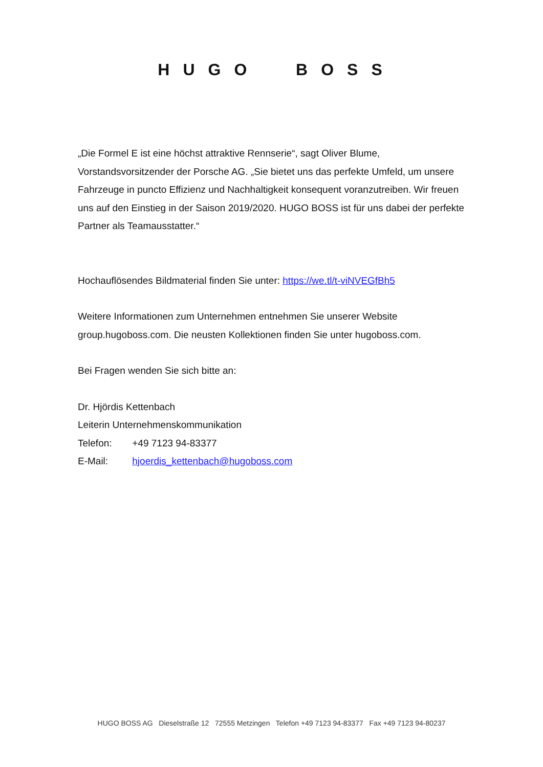HUGO BOSS
„Die Formel E ist eine höchst attraktive Rennserie“, sagt Oliver Blume, Vorstandsvorsitzender der Porsche AG. „Sie bietet uns das perfekte Umfeld, um unsere Fahrzeuge in puncto Effizienz und Nachhaltigkeit konsequent voranzutreiben. Wir freuen uns auf den Einstieg in der Saison 2019/2020. HUGO BOSS ist für uns dabei der perfekte Partner als Teamausstatter.“
Hochauflösendes Bildmaterial finden Sie unter: https://we.tl/t-viNVEGfBh5
Weitere Informationen zum Unternehmen entnehmen Sie unserer Website group.hugoboss.com. Die neusten Kollektionen finden Sie unter hugoboss.com.
Bei Fragen wenden Sie sich bitte an:
Dr. Hjördis Kettenbach
Leiterin Unternehmenskommunikation
Telefon: +49 7123 94-83377
E-Mail: hjoerdis_kettenbach@hugoboss.com
HUGO BOSS AG Dieselstraße 12 72555 Metzingen Telefon +49 7123 94-83377 Fax +49 7123 94-80237